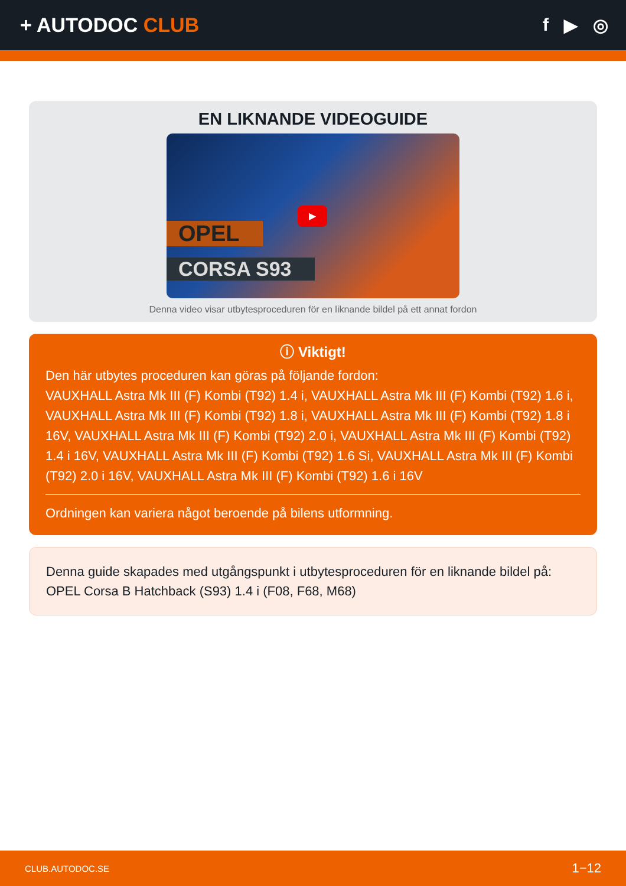+ AUTODOC CLUB f ▶ ◎
EN LIKNANDE VIDEOGUIDE
OPEL
CORSA S93
▶
Denna video visar utbytesproceduren för en liknande bildel på ett annat fordon
ⓘ Viktigt!
Den här utbytes proceduren kan göras på följande fordon:
VAUXHALL Astra Mk III (F) Kombi (T92) 1.4 i, VAUXHALL Astra Mk III (F) Kombi (T92) 1.6 i, VAUXHALL Astra Mk III (F) Kombi (T92) 1.8 i, VAUXHALL Astra Mk III (F) Kombi (T92) 1.8 i 16V, VAUXHALL Astra Mk III (F) Kombi (T92) 2.0 i, VAUXHALL Astra Mk III (F) Kombi (T92) 1.4 i 16V, VAUXHALL Astra Mk III (F) Kombi (T92) 1.6 Si, VAUXHALL Astra Mk III (F) Kombi (T92) 2.0 i 16V, VAUXHALL Astra Mk III (F) Kombi (T92) 1.6 i 16V
Ordningen kan variera något beroende på bilens utformning.
Denna guide skapades med utgångspunkt i utbytesproceduren för en liknande bildel på: OPEL Corsa B Hatchback (S93) 1.4 i (F08, F68, M68)
CLUB.AUTODOC.SE 1−12